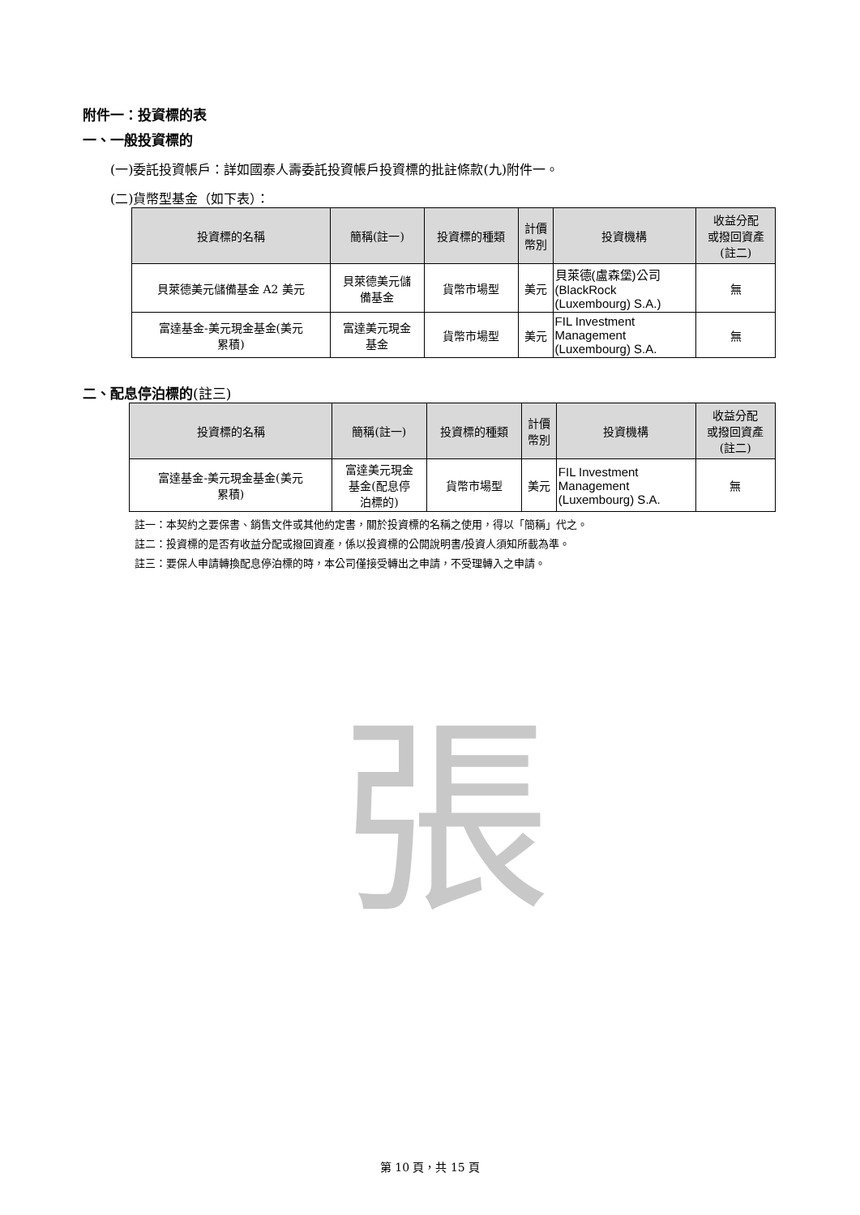張
附件一：投資標的表
一、一般投資標的
(一)委託投資帳戶：詳如國泰人壽委託投資帳戶投資標的批註條款(九)附件一。
(二)貨幣型基金（如下表）：
| 投資標的名稱 | 簡稱(註一) | 投資標的種類 | 計價 幣別 | 投資機構 | 收益分配 或撥回資產 (註二) |
| --- | --- | --- | --- | --- | --- |
| 貝萊德美元儲備基金 A2 美元 | 貝萊德美元儲 備基金 | 貨幣市場型 | 美元 | 貝萊德(盧森堡)公司 (BlackRock (Luxembourg) S.A.) | 無 |
| 富達基金-美元現金基金(美元 累積) | 富達美元現金 基金 | 貨幣市場型 | 美元 | FIL Investment Management (Luxembourg) S.A. | 無 |
二、配息停泊標的(註三)
| 投資標的名稱 | 簡稱(註一) | 投資標的種類 | 計價 幣別 | 投資機構 | 收益分配 或撥回資產 (註二) |
| --- | --- | --- | --- | --- | --- |
| 富達基金-美元現金基金(美元 累積) | 富達美元現金 基金(配息停 泊標的) | 貨幣市場型 | 美元 | FIL Investment Management (Luxembourg) S.A. | 無 |
註一：本契約之要保書、銷售文件或其他約定書，關於投資標的名稱之使用，得以「簡稱」代之。
註二：投資標的是否有收益分配或撥回資產，係以投資標的公開說明書/投資人須知所載為準。
註三：要保人申請轉換配息停泊標的時，本公司僅接受轉出之申請，不受理轉入之申請。
第 10 頁，共 15 頁